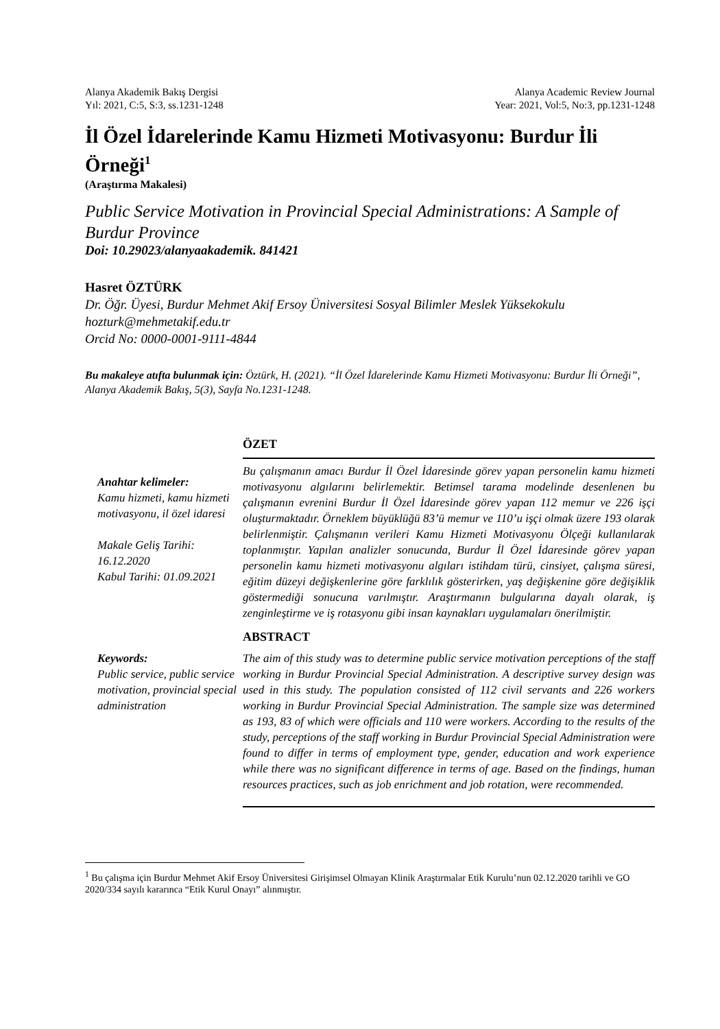Alanya Akademik Bakış Dergisi
Yıl: 2021, C:5, S:3, ss.1231-1248
Alanya Academic Review Journal
Year: 2021, Vol:5, No:3, pp.1231-1248
İl Özel İdarelerinde Kamu Hizmeti Motivasyonu: Burdur İli Örneği<sup>1</sup>
(Araştırma Makalesi)
Public Service Motivation in Provincial Special Administrations: A Sample of Burdur Province
Doi: 10.29023/alanyaakademik. 841421
Hasret ÖZTÜRK
Dr. Öğr. Üyesi, Burdur Mehmet Akif Ersoy Üniversitesi Sosyal Bilimler Meslek Yüksekokulu
hozturk@mehmetakif.edu.tr
Orcid No: 0000-0001-9111-4844
Bu makaleye atıfta bulunmak için: Öztürk, H. (2021). “İl Özel İdarelerinde Kamu Hizmeti Motivasyonu: Burdur İli Örneği”, Alanya Akademik Bakış, 5(3), Sayfa No.1231-1248.
ÖZET
Anahtar kelimeler:
Kamu hizmeti, kamu hizmeti motivasyonu, il özel idaresi
Makale Geliş Tarihi: 16.12.2020
Kabul Tarihi: 01.09.2021
Bu çalışmanın amacı Burdur İl Özel İdaresinde görev yapan personelin kamu hizmeti motivasyonu algılarını belirlemektir. Betimsel tarama modelinde desenlenen bu çalışmanın evrenini Burdur İl Özel İdaresinde görev yapan 112 memur ve 226 işçi oluşturmaktadır. Örneklem büyüklüğü 83’ü memur ve 110’u işçi olmak üzere 193 olarak belirlenmiştir. Çalışmanın verileri Kamu Hizmeti Motivasyonu Ölçeği kullanılarak toplanmıştır. Yapılan analizler sonucunda, Burdur İl Özel İdaresinde görev yapan personelin kamu hizmeti motivasyonu algıları istihdam türü, cinsiyet, çalışma süresi, eğitim düzeyi değişkenlerine göre farklılık gösterirken, yaş değişkenine göre değişiklik göstermediği sonucuna varılmıştır. Araştırmanın bulgularına dayalı olarak, iş zenginleştirme ve iş rotasyonu gibi insan kaynakları uygulamaları önerilmiştir.
ABSTRACT
Keywords:
Public service, public service motivation, provincial special administration
The aim of this study was to determine public service motivation perceptions of the staff working in Burdur Provincial Special Administration. A descriptive survey design was used in this study. The population consisted of 112 civil servants and 226 workers working in Burdur Provincial Special Administration. The sample size was determined as 193, 83 of which were officials and 110 were workers. According to the results of the study, perceptions of the staff working in Burdur Provincial Special Administration were found to differ in terms of employment type, gender, education and work experience while there was no significant difference in terms of age. Based on the findings, human resources practices, such as job enrichment and job rotation, were recommended.
<sup>1</sup> Bu çalışma için Burdur Mehmet Akif Ersoy Üniversitesi Girişimsel Olmayan Klinik Araştırmalar Etik Kurulu’nun 02.12.2020 tarihli ve GO 2020/334 sayılı kararınca “Etik Kurul Onayı” alınmıştır.